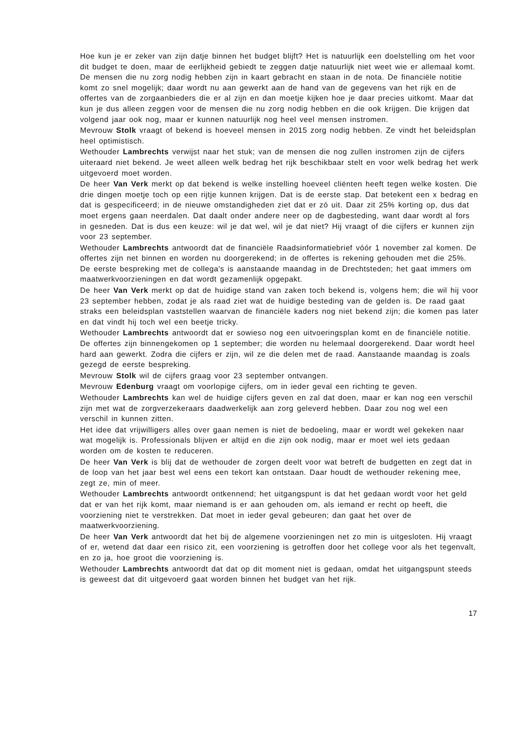Hoe kun je er zeker van zijn datje binnen het budget blijft? Het is natuurlijk een doelstelling om het voor dit budget te doen, maar de eerlijkheid gebiedt te zeggen datje natuurlijk niet weet wie er allemaal komt. De mensen die nu zorg nodig hebben zijn in kaart gebracht en staan in de nota. De financiële notitie komt zo snel mogelijk; daar wordt nu aan gewerkt aan de hand van de gegevens van het rijk en de offertes van de zorgaanbieders die er al zijn en dan moetje kijken hoe je daar precies uitkomt. Maar dat kun je dus alleen zeggen voor de mensen die nu zorg nodig hebben en die ook krijgen. Die krijgen dat volgend jaar ook nog, maar er kunnen natuurlijk nog heel veel mensen instromen.
Mevrouw Stolk vraagt of bekend is hoeveel mensen in 2015 zorg nodig hebben. Ze vindt het beleidsplan heel optimistisch.
Wethouder Lambrechts verwijst naar het stuk; van de mensen die nog zullen instromen zijn de cijfers uiteraard niet bekend. Je weet alleen welk bedrag het rijk beschikbaar stelt en voor welk bedrag het werk uitgevoerd moet worden.
De heer Van Verk merkt op dat bekend is welke instelling hoeveel cliënten heeft tegen welke kosten. Die drie dingen moetje toch op een rijtje kunnen krijgen. Dat is de eerste stap. Dat betekent een x bedrag en dat is gespecificeerd; in de nieuwe omstandigheden ziet dat er zó uit. Daar zit 25% korting op, dus dat moet ergens gaan neerdalen. Dat daalt onder andere neer op de dagbesteding, want daar wordt al fors in gesneden. Dat is dus een keuze: wil je dat wel, wil je dat niet? Hij vraagt of die cijfers er kunnen zijn voor 23 september.
Wethouder Lambrechts antwoordt dat de financiële Raadsinformatiebrief vóór 1 november zal komen. De offertes zijn net binnen en worden nu doorgerekend; in de offertes is rekening gehouden met die 25%. De eerste bespreking met de collega's is aanstaande maandag in de Drechtsteden; het gaat immers om maatwerkvoorzieningen en dat wordt gezamenlijk opgepakt.
De heer Van Verk merkt op dat de huidige stand van zaken toch bekend is, volgens hem; die wil hij voor 23 september hebben, zodat je als raad ziet wat de huidige besteding van de gelden is. De raad gaat straks een beleidsplan vaststellen waarvan de financiële kaders nog niet bekend zijn; die komen pas later en dat vindt hij toch wel een beetje tricky.
Wethouder Lambrechts antwoordt dat er sowieso nog een uitvoeringsplan komt en de financiële notitie. De offertes zijn binnengekomen op 1 september; die worden nu helemaal doorgerekend. Daar wordt heel hard aan gewerkt. Zodra die cijfers er zijn, wil ze die delen met de raad. Aanstaande maandag is zoals gezegd de eerste bespreking.
Mevrouw Stolk wil de cijfers graag voor 23 september ontvangen.
Mevrouw Edenburg vraagt om voorlopige cijfers, om in ieder geval een richting te geven.
Wethouder Lambrechts kan wel de huidige cijfers geven en zal dat doen, maar er kan nog een verschil zijn met wat de zorgverzekeraars daadwerkelijk aan zorg geleverd hebben. Daar zou nog wel een verschil in kunnen zitten.
Het idee dat vrijwilligers alles over gaan nemen is niet de bedoeling, maar er wordt wel gekeken naar wat mogelijk is. Professionals blijven er altijd en die zijn ook nodig, maar er moet wel iets gedaan worden om de kosten te reduceren.
De heer Van Verk is blij dat de wethouder de zorgen deelt voor wat betreft de budgetten en zegt dat in de loop van het jaar best wel eens een tekort kan ontstaan. Daar houdt de wethouder rekening mee, zegt ze, min of meer.
Wethouder Lambrechts antwoordt ontkennend; het uitgangspunt is dat het gedaan wordt voor het geld dat er van het rijk komt, maar niemand is er aan gehouden om, als iemand er recht op heeft, die voorziening niet te verstrekken. Dat moet in ieder geval gebeuren; dan gaat het over de maatwerkvoorziening.
De heer Van Verk antwoordt dat het bij de algemene voorzieningen net zo min is uitgesloten. Hij vraagt of er, wetend dat daar een risico zit, een voorziening is getroffen door het college voor als het tegenvalt, en zo ja, hoe groot die voorziening is.
Wethouder Lambrechts antwoordt dat dat op dit moment niet is gedaan, omdat het uitgangspunt steeds is geweest dat dit uitgevoerd gaat worden binnen het budget van het rijk.
17